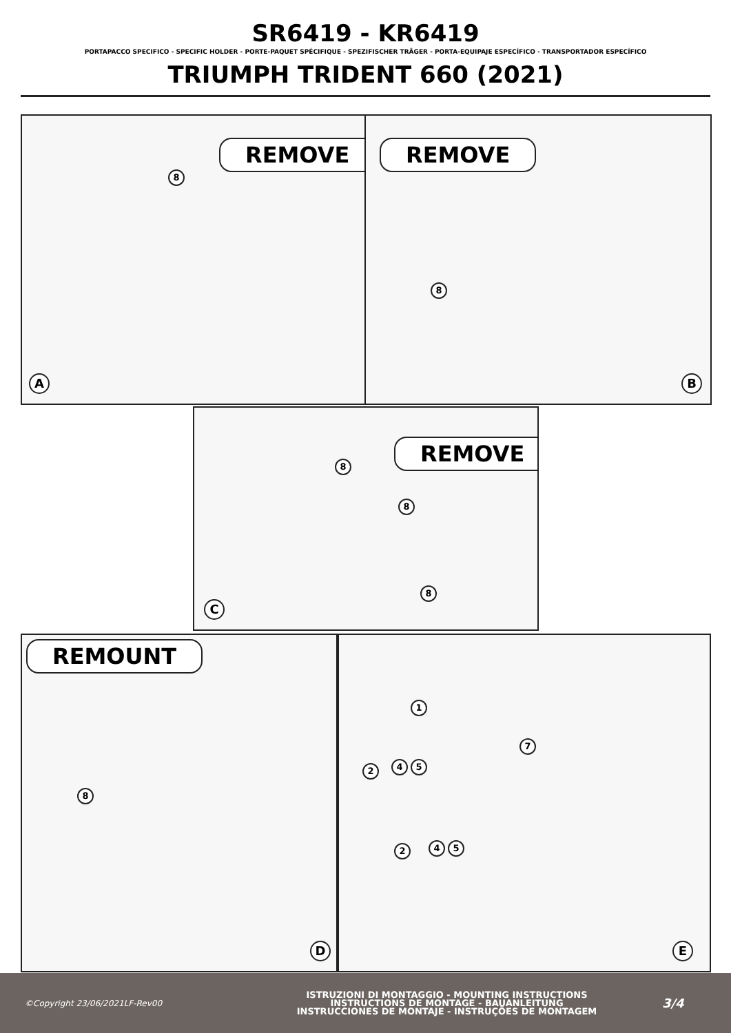SR6419 - KR6419
PORTAPACCO SPECIFICO - SPECIFIC HOLDER - PORTE-PAQUET SPÉCIFIQUE - SPEZIFISCHER TRÄGER - PORTA-EQUIPAJE ESPECÍFICO - TRANSPORTADOR ESPECÍFICO
TRIUMPH TRIDENT 660 (2021)
REMOVE
8
A
REMOVE
8
B
REMOVE
8
8
8
C
REMOUNT
8
D
1
7
2 4 5
2 4 5
E
©Copyright 23/06/2021LF-Rev00
ISTRUZIONI DI MONTAGGIO - MOUNTING INSTRUCTIONS
INSTRUCTIONS DE MONTAGE - BAUANLEITUNG
INSTRUCCIONES DE MONTAJE - INSTRUÇÕES DE MONTAGEM
3/4